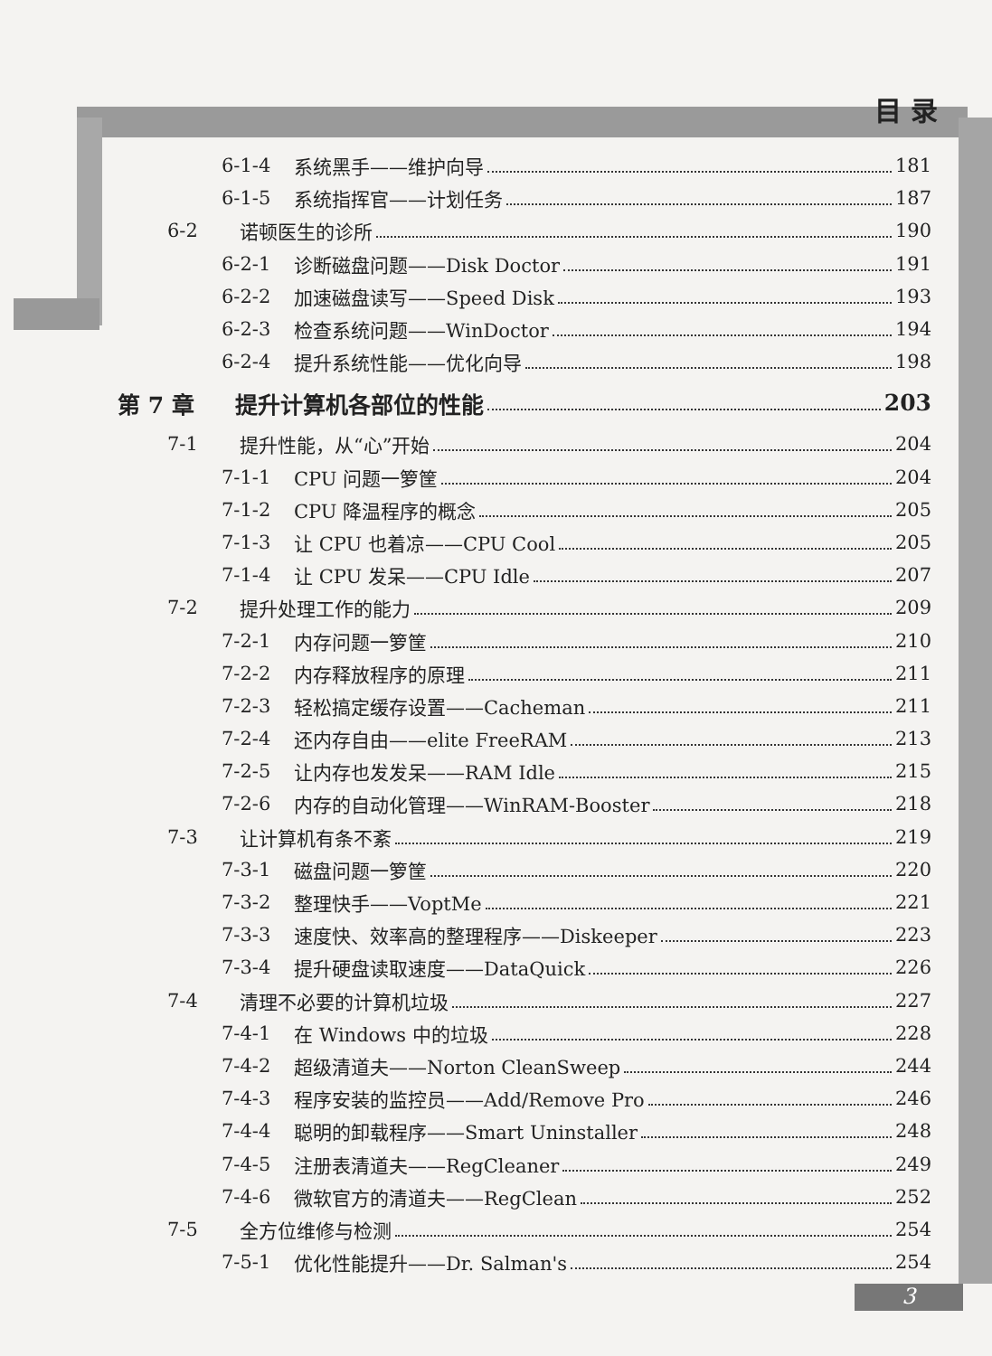目 录
6-1-4 系统黑手——维护向导 181
6-1-5 系统指挥官——计划任务 187
6-2 诺顿医生的诊所 190
6-2-1 诊断磁盘问题——Disk Doctor 191
6-2-2 加速磁盘读写——Speed Disk 193
6-2-3 检查系统问题——WinDoctor 194
6-2-4 提升系统性能——优化向导 198
第 7 章 提升计算机各部位的性能 203
7-1 提升性能，从“心”开始 204
7-1-1 CPU 问题一箩筐 204
7-1-2 CPU 降温程序的概念 205
7-1-3 让 CPU 也着凉——CPU Cool 205
7-1-4 让 CPU 发呆——CPU Idle 207
7-2 提升处理工作的能力 209
7-2-1 内存问题一箩筐 210
7-2-2 内存释放程序的原理 211
7-2-3 轻松搞定缓存设置——Cacheman 211
7-2-4 还内存自由——elite FreeRAM 213
7-2-5 让内存也发发呆——RAM Idle 215
7-2-6 内存的自动化管理——WinRAM-Booster 218
7-3 让计算机有条不紊 219
7-3-1 磁盘问题一箩筐 220
7-3-2 整理快手——VoptMe 221
7-3-3 速度快、效率高的整理程序——Diskeeper 223
7-3-4 提升硬盘读取速度——DataQuick 226
7-4 清理不必要的计算机垃圾 227
7-4-1 在 Windows 中的垃圾 228
7-4-2 超级清道夫——Norton CleanSweep 244
7-4-3 程序安装的监控员——Add/Remove Pro 246
7-4-4 聪明的卸载程序——Smart Uninstaller 248
7-4-5 注册表清道夫——RegCleaner 249
7-4-6 微软官方的清道夫——RegClean 252
7-5 全方位维修与检测 254
7-5-1 优化性能提升——Dr. Salman's 254
3